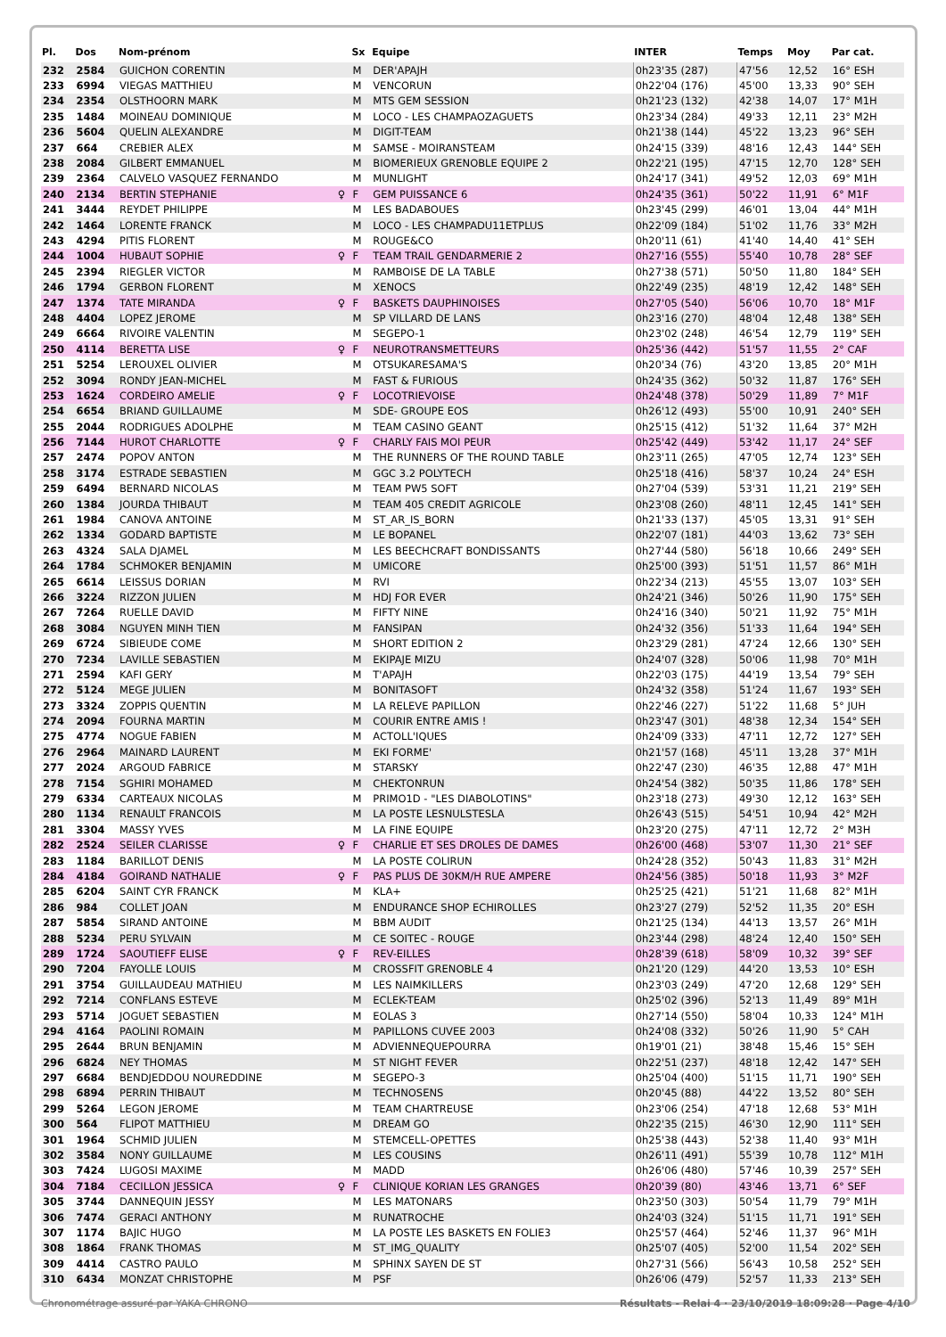| Pl. | Dos | Nom-prénom | | Sx | Equipe | INTER | Temps | Moy | Par cat. |
| --- | --- | --- | --- | --- | --- | --- | --- | --- | --- |
| 232 | 2584 | GUICHON CORENTIN | | M | DER'APAJH | 0h23'35 (287) | 47'56 | 12,52 | 16° ESH |
| 233 | 6994 | VIEGAS MATTHIEU | | M | VENCORUN | 0h22'04 (176) | 45'00 | 13,33 | 90° SEH |
| 234 | 2354 | OLSTHOORN MARK | | M | MTS GEM SESSION | 0h21'23 (132) | 42'38 | 14,07 | 17° M1H |
| 235 | 1484 | MOINEAU DOMINIQUE | | M | LOCO - LES CHAMPAOZAGUETS | 0h23'34 (284) | 49'33 | 12,11 | 23° M2H |
| 236 | 5604 | QUELIN ALEXANDRE | | M | DIGIT-TEAM | 0h21'38 (144) | 45'22 | 13,23 | 96° SEH |
| 237 | 664 | CREBIER ALEX | | M | SAMSE - MOIRANSTEAM | 0h24'15 (339) | 48'16 | 12,43 | 144° SEH |
| 238 | 2084 | GILBERT EMMANUEL | | M | BIOMERIEUX GRENOBLE EQUIPE 2 | 0h22'21 (195) | 47'15 | 12,70 | 128° SEH |
| 239 | 2364 | CALVELO VASQUEZ FERNANDO | | M | MUNLIGHT | 0h24'17 (341) | 49'52 | 12,03 | 69° M1H |
| 240 | 2134 | BERTIN STEPHANIE | ♀ | F | GEM PUISSANCE 6 | 0h24'35 (361) | 50'22 | 11,91 | 6° M1F |
| 241 | 3444 | REYDET PHILIPPE | | M | LES BADABOUES | 0h23'45 (299) | 46'01 | 13,04 | 44° M1H |
| 242 | 1464 | LORENTE FRANCK | | M | LOCO - LES CHAMPADU11ETPLUS | 0h22'09 (184) | 51'02 | 11,76 | 33° M2H |
| 243 | 4294 | PITIS FLORENT | | M | ROUGE&CO | 0h20'11 (61) | 41'40 | 14,40 | 41° SEH |
| 244 | 1004 | HUBAUT SOPHIE | ♀ | F | TEAM TRAIL GENDARMERIE 2 | 0h27'16 (555) | 55'40 | 10,78 | 28° SEF |
| 245 | 2394 | RIEGLER VICTOR | | M | RAMBOISE DE LA TABLE | 0h27'38 (571) | 50'50 | 11,80 | 184° SEH |
| 246 | 1794 | GERBON FLORENT | | M | XENOCS | 0h22'49 (235) | 48'19 | 12,42 | 148° SEH |
| 247 | 1374 | TATE MIRANDA | ♀ | F | BASKETS DAUPHINOISES | 0h27'05 (540) | 56'06 | 10,70 | 18° M1F |
| 248 | 4404 | LOPEZ JEROME | | M | SP VILLARD DE LANS | 0h23'16 (270) | 48'04 | 12,48 | 138° SEH |
| 249 | 6664 | RIVOIRE VALENTIN | | M | SEGEPO-1 | 0h23'02 (248) | 46'54 | 12,79 | 119° SEH |
| 250 | 4114 | BERETTA LISE | ♀ | F | NEUROTRANSMETTEURS | 0h25'36 (442) | 51'57 | 11,55 | 2° CAF |
| 251 | 5254 | LEROUXEL OLIVIER | | M | OTSUKARESAMA'S | 0h20'34 (76) | 43'20 | 13,85 | 20° M1H |
| 252 | 3094 | RONDY JEAN-MICHEL | | M | FAST & FURIOUS | 0h24'35 (362) | 50'32 | 11,87 | 176° SEH |
| 253 | 1624 | CORDEIRO AMELIE | ♀ | F | LOCOTRIEVOISE | 0h24'48 (378) | 50'29 | 11,89 | 7° M1F |
| 254 | 6654 | BRIAND GUILLAUME | | M | SDE- GROUPE EOS | 0h26'12 (493) | 55'00 | 10,91 | 240° SEH |
| 255 | 2044 | RODRIGUES ADOLPHE | | M | TEAM CASINO GEANT | 0h25'15 (412) | 51'32 | 11,64 | 37° M2H |
| 256 | 7144 | HUROT CHARLOTTE | ♀ | F | CHARLY FAIS MOI PEUR | 0h25'42 (449) | 53'42 | 11,17 | 24° SEF |
| 257 | 2474 | POPOV ANTON | | M | THE RUNNERS OF THE ROUND TABLE | 0h23'11 (265) | 47'05 | 12,74 | 123° SEH |
| 258 | 3174 | ESTRADE SEBASTIEN | | M | GGC 3.2 POLYTECH | 0h25'18 (416) | 58'37 | 10,24 | 24° ESH |
| 259 | 6494 | BERNARD NICOLAS | | M | TEAM PW5 SOFT | 0h27'04 (539) | 53'31 | 11,21 | 219° SEH |
| 260 | 1384 | JOURDA THIBAUT | | M | TEAM 405 CREDIT AGRICOLE | 0h23'08 (260) | 48'11 | 12,45 | 141° SEH |
| 261 | 1984 | CANOVA ANTOINE | | M | ST_AR_IS_BORN | 0h21'33 (137) | 45'05 | 13,31 | 91° SEH |
| 262 | 1334 | GODARD BAPTISTE | | M | LE BOPANEL | 0h22'07 (181) | 44'03 | 13,62 | 73° SEH |
| 263 | 4324 | SALA DJAMEL | | M | LES BEECHCRAFT BONDISSANTS | 0h27'44 (580) | 56'18 | 10,66 | 249° SEH |
| 264 | 1784 | SCHMOKER BENJAMIN | | M | UMICORE | 0h25'00 (393) | 51'51 | 11,57 | 86° M1H |
| 265 | 6614 | LEISSUS DORIAN | | M | RVI | 0h22'34 (213) | 45'55 | 13,07 | 103° SEH |
| 266 | 3224 | RIZZON JULIEN | | M | HDJ FOR EVER | 0h24'21 (346) | 50'26 | 11,90 | 175° SEH |
| 267 | 7264 | RUELLE DAVID | | M | FIFTY NINE | 0h24'16 (340) | 50'21 | 11,92 | 75° M1H |
| 268 | 3084 | NGUYEN MINH TIEN | | M | FANSIPAN | 0h24'32 (356) | 51'33 | 11,64 | 194° SEH |
| 269 | 6724 | SIBIEUDE COME | | M | SHORT EDITION 2 | 0h23'29 (281) | 47'24 | 12,66 | 130° SEH |
| 270 | 7234 | LAVILLE SEBASTIEN | | M | EKIPAJE MIZU | 0h24'07 (328) | 50'06 | 11,98 | 70° M1H |
| 271 | 2594 | KAFI GERY | | M | T'APAJH | 0h22'03 (175) | 44'19 | 13,54 | 79° SEH |
| 272 | 5124 | MEGE JULIEN | | M | BONITASOFT | 0h24'32 (358) | 51'24 | 11,67 | 193° SEH |
| 273 | 3324 | ZOPPIS QUENTIN | | M | LA RELEVE PAPILLON | 0h22'46 (227) | 51'22 | 11,68 | 5° JUH |
| 274 | 2094 | FOURNA MARTIN | | M | COURIR ENTRE AMIS ! | 0h23'47 (301) | 48'38 | 12,34 | 154° SEH |
| 275 | 4774 | NOGUE FABIEN | | M | ACTOLL'IQUES | 0h24'09 (333) | 47'11 | 12,72 | 127° SEH |
| 276 | 2964 | MAINARD LAURENT | | M | EKI FORME' | 0h21'57 (168) | 45'11 | 13,28 | 37° M1H |
| 277 | 2024 | ARGOUD FABRICE | | M | STARSKY | 0h22'47 (230) | 46'35 | 12,88 | 47° M1H |
| 278 | 7154 | SGHIRI MOHAMED | | M | CHEKTONRUN | 0h24'54 (382) | 50'35 | 11,86 | 178° SEH |
| 279 | 6334 | CARTEAUX NICOLAS | | M | PRIMO1D - "LES DIABOLOTINS" | 0h23'18 (273) | 49'30 | 12,12 | 163° SEH |
| 280 | 1134 | RENAULT FRANCOIS | | M | LA POSTE LESNULSTESLA | 0h26'43 (515) | 54'51 | 10,94 | 42° M2H |
| 281 | 3304 | MASSY YVES | | M | LA FINE EQUIPE | 0h23'20 (275) | 47'11 | 12,72 | 2° M3H |
| 282 | 2524 | SEILER CLARISSE | ♀ | F | CHARLIE ET SES DROLES DE DAMES | 0h26'00 (468) | 53'07 | 11,30 | 21° SEF |
| 283 | 1184 | BARILLOT DENIS | | M | LA POSTE COLIRUN | 0h24'28 (352) | 50'43 | 11,83 | 31° M2H |
| 284 | 4184 | GOIRAND NATHALIE | ♀ | F | PAS PLUS DE 30KM/H RUE AMPERE | 0h24'56 (385) | 50'18 | 11,93 | 3° M2F |
| 285 | 6204 | SAINT CYR FRANCK | | M | KLA+ | 0h25'25 (421) | 51'21 | 11,68 | 82° M1H |
| 286 | 984 | COLLET JOAN | | M | ENDURANCE SHOP ECHIROLLES | 0h23'27 (279) | 52'52 | 11,35 | 20° ESH |
| 287 | 5854 | SIRAND ANTOINE | | M | BBM AUDIT | 0h21'25 (134) | 44'13 | 13,57 | 26° M1H |
| 288 | 5234 | PERU SYLVAIN | | M | CE SOITEC - ROUGE | 0h23'44 (298) | 48'24 | 12,40 | 150° SEH |
| 289 | 1724 | SAOUTIEFF ELISE | ♀ | F | REV-EILLES | 0h28'39 (618) | 58'09 | 10,32 | 39° SEF |
| 290 | 7204 | FAYOLLE LOUIS | | M | CROSSFIT GRENOBLE 4 | 0h21'20 (129) | 44'20 | 13,53 | 10° ESH |
| 291 | 3754 | GUILLAUDEAU MATHIEU | | M | LES NAIMKILLERS | 0h23'03 (249) | 47'20 | 12,68 | 129° SEH |
| 292 | 7214 | CONFLANS ESTEVE | | M | ECLEK-TEAM | 0h25'02 (396) | 52'13 | 11,49 | 89° M1H |
| 293 | 5714 | JOGUET SEBASTIEN | | M | EOLAS 3 | 0h27'14 (550) | 58'04 | 10,33 | 124° M1H |
| 294 | 4164 | PAOLINI ROMAIN | | M | PAPILLONS CUVEE 2003 | 0h24'08 (332) | 50'26 | 11,90 | 5° CAH |
| 295 | 2644 | BRUN BENJAMIN | | M | ADVIENNEQUEPOURRA | 0h19'01 (21) | 38'48 | 15,46 | 15° SEH |
| 296 | 6824 | NEY THOMAS | | M | ST NIGHT FEVER | 0h22'51 (237) | 48'18 | 12,42 | 147° SEH |
| 297 | 6684 | BENDJEDDOU NOUREDDINE | | M | SEGEPO-3 | 0h25'04 (400) | 51'15 | 11,71 | 190° SEH |
| 298 | 6894 | PERRIN THIBAUT | | M | TECHNOSENS | 0h20'45 (88) | 44'22 | 13,52 | 80° SEH |
| 299 | 5264 | LEGON JEROME | | M | TEAM CHARTREUSE | 0h23'06 (254) | 47'18 | 12,68 | 53° M1H |
| 300 | 564 | FLIPOT MATTHIEU | | M | DREAM GO | 0h22'35 (215) | 46'30 | 12,90 | 111° SEH |
| 301 | 1964 | SCHMID JULIEN | | M | STEMCELL-OPETTES | 0h25'38 (443) | 52'38 | 11,40 | 93° M1H |
| 302 | 3584 | NONY GUILLAUME | | M | LES COUSINS | 0h26'11 (491) | 55'39 | 10,78 | 112° M1H |
| 303 | 7424 | LUGOSI MAXIME | | M | MADD | 0h26'06 (480) | 57'46 | 10,39 | 257° SEH |
| 304 | 7184 | CECILLON JESSICA | ♀ | F | CLINIQUE KORIAN LES GRANGES | 0h20'39 (80) | 43'46 | 13,71 | 6° SEF |
| 305 | 3744 | DANNEQUIN JESSY | | M | LES MATONARS | 0h23'50 (303) | 50'54 | 11,79 | 79° M1H |
| 306 | 7474 | GERACI ANTHONY | | M | RUNATROCHE | 0h24'03 (324) | 51'15 | 11,71 | 191° SEH |
| 307 | 1174 | BAJIC HUGO | | M | LA POSTE LES BASKETS EN FOLIE3 | 0h25'57 (464) | 52'46 | 11,37 | 96° M1H |
| 308 | 1864 | FRANK THOMAS | | M | ST_IMG_QUALITY | 0h25'07 (405) | 52'00 | 11,54 | 202° SEH |
| 309 | 4414 | CASTRO PAULO | | M | SPHINX SAYEN DE ST | 0h27'31 (566) | 56'43 | 10,58 | 252° SEH |
| 310 | 6434 | MONZAT CHRISTOPHE | | M | PSF | 0h26'06 (479) | 52'57 | 11,33 | 213° SEH |
Chronométrage assuré par YAKA CHRONO Résultats - Relai 4 · 23/10/2019 18:09:28 · Page 4/10